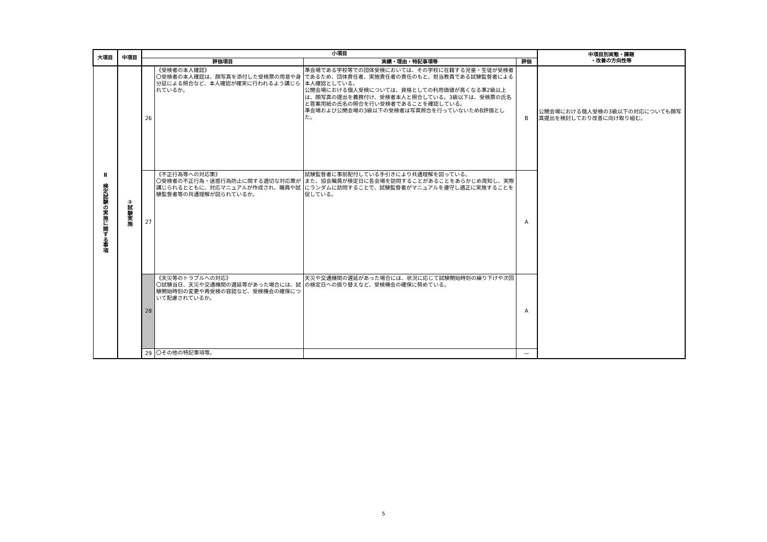| 大項目 | 中項目 | 小項目 | | | | 中項目別実態・課題 ・改善の方向性等 |
| --- | --- | --- | --- | --- | --- | --- |
| | | 評価項目 | | 実績・理由・特記事項等 | 評価 | |
| Ⅱ 検定試験の実施に関する事項 | ②試験実施 | 26 | 《受検者の本人確認》 〇受検者の本人確認は、顔写真を添付した受検票の用意や身分証による照合など、本人確認が確実に行われるよう講じられているか。 | 準会場である学校等での団体受検においては、その学校に在籍する児童・生徒が受検者であるため、団体責任者、実施責任者の責任のもと、担当教員である試験監督者による本人確認としている。 公開会場における個人受検については、資格としての利用価値が高くなる準2級以上は、顔写真の提出を義務付け、受検者本人と照合している。3級以下は、受検票の氏名と答案用紙の氏名の照合を行い受検者であることを確認している。 準会場および公開会場の3級以下の受検者は写真照合を行っていないためB評価とした。 | B | 公開会場における個人受検の3級以下の対応についても顔写真提出を検討しており改善に向け取り組む。 |
| | | 27 | 《不正行為等への対応策》 〇受検者の不正行為・迷惑行為防止に関する適切な対応策が講じられるとともに、対応マニュアルが作成され、職員や試験監督者等の共通理解が図られているか。 | 試験監督者に事前配付している手引きにより共通理解を図っている。 また、協会職員が検定日に各会場を訪問することがあることをあらかじめ周知し、実際にランダムに訪問することで、試験監督者がマニュアルを遵守し適正に実施することを促している。 | A | |
| | | 28 | 《天災等のトラブルへの対応》 〇試験当日、天災や交通機関の遅延等があった場合には、試験開始時刻の変更や再受検の容認など、受検機会の確保について配慮されているか。 | 天災や交通機関の遅延があった場合には、状況に応じて試験開始時刻の繰り下げや次回の検定日への振り替えなど、受検機会の確保に努めている。 | A | |
| | | 29 | 〇その他の特記事項等。 | | — | |
5